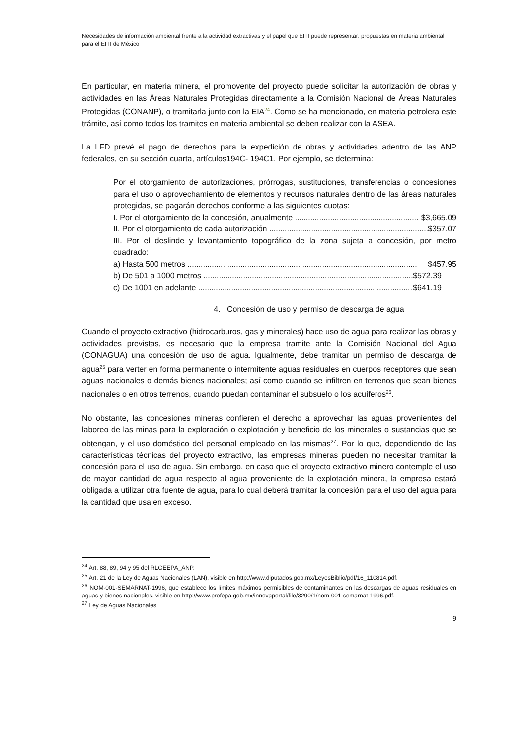Necesidades de información ambiental frente a la actividad extractivas y el papel que EITI puede representar: propuestas en materia ambiental para el EITI de México
En particular, en materia minera, el promovente del proyecto puede solicitar la autorización de obras y actividades en las Áreas Naturales Protegidas directamente a la Comisión Nacional de Áreas Naturales Protegidas (CONANP), o tramitarla junto con la EIA<sup>24</sup>. Como se ha mencionado, en materia petrolera este trámite, así como todos los tramites en materia ambiental se deben realizar con la ASEA.
La LFD prevé el pago de derechos para la expedición de obras y actividades adentro de las ANP federales, en su sección cuarta, artículos194C- 194C1. Por ejemplo, se determina:
Por el otorgamiento de autorizaciones, prórrogas, sustituciones, transferencias o concesiones para el uso o aprovechamiento de elementos y recursos naturales dentro de las áreas naturales protegidas, se pagarán derechos conforme a las siguientes cuotas:
I. Por el otorgamiento de la concesión, anualmente ........................................................ $3,665.09
II. Por el otorgamiento de cada autorización ........................................................................ $357.07
III. Por el deslinde y levantamiento topográfico de la zona sujeta a concesión, por metro cuadrado:
a) Hasta 500 metros ........................................................................................................ $457.95
b) De 501 a 1000 metros ................................................................................................ $572.39
c) De 1001 en adelante .................................................................................................. $641.19
4. Concesión de uso y permiso de descarga de agua
Cuando el proyecto extractivo (hidrocarburos, gas y minerales) hace uso de agua para realizar las obras y actividades previstas, es necesario que la empresa tramite ante la Comisión Nacional del Agua (CONAGUA) una concesión de uso de agua. Igualmente, debe tramitar un permiso de descarga de agua<sup>25</sup> para verter en forma permanente o intermitente aguas residuales en cuerpos receptores que sean aguas nacionales o demás bienes nacionales; así como cuando se infiltren en terrenos que sean bienes nacionales o en otros terrenos, cuando puedan contaminar el subsuelo o los acuíferos<sup>26</sup>.
No obstante, las concesiones mineras confieren el derecho a aprovechar las aguas provenientes del laboreo de las minas para la exploración o explotación y beneficio de los minerales o sustancias que se obtengan, y el uso doméstico del personal empleado en las mismas<sup>27</sup>. Por lo que, dependiendo de las características técnicas del proyecto extractivo, las empresas mineras pueden no necesitar tramitar la concesión para el uso de agua. Sin embargo, en caso que el proyecto extractivo minero contemple el uso de mayor cantidad de agua respecto al agua proveniente de la explotación minera, la empresa estará obligada a utilizar otra fuente de agua, para lo cual deberá tramitar la concesión para el uso del agua para la cantidad que usa en exceso.
<sup>24</sup> Art. 88, 89, 94 y 95 del RLGEEPA_ANP.
<sup>25</sup> Art. 21 de la Ley de Aguas Nacionales (LAN), visible en http://www.diputados.gob.mx/LeyesBiblio/pdf/16_110814.pdf.
<sup>26</sup> NOM-001-SEMARNAT-1996, que establece los límites máximos permisibles de contaminantes en las descargas de aguas residuales en aguas y bienes nacionales, visible en http://www.profepa.gob.mx/innovaportal/file/3290/1/nom-001-semarnat-1996.pdf.
<sup>27</sup> Ley de Aguas Nacionales
9